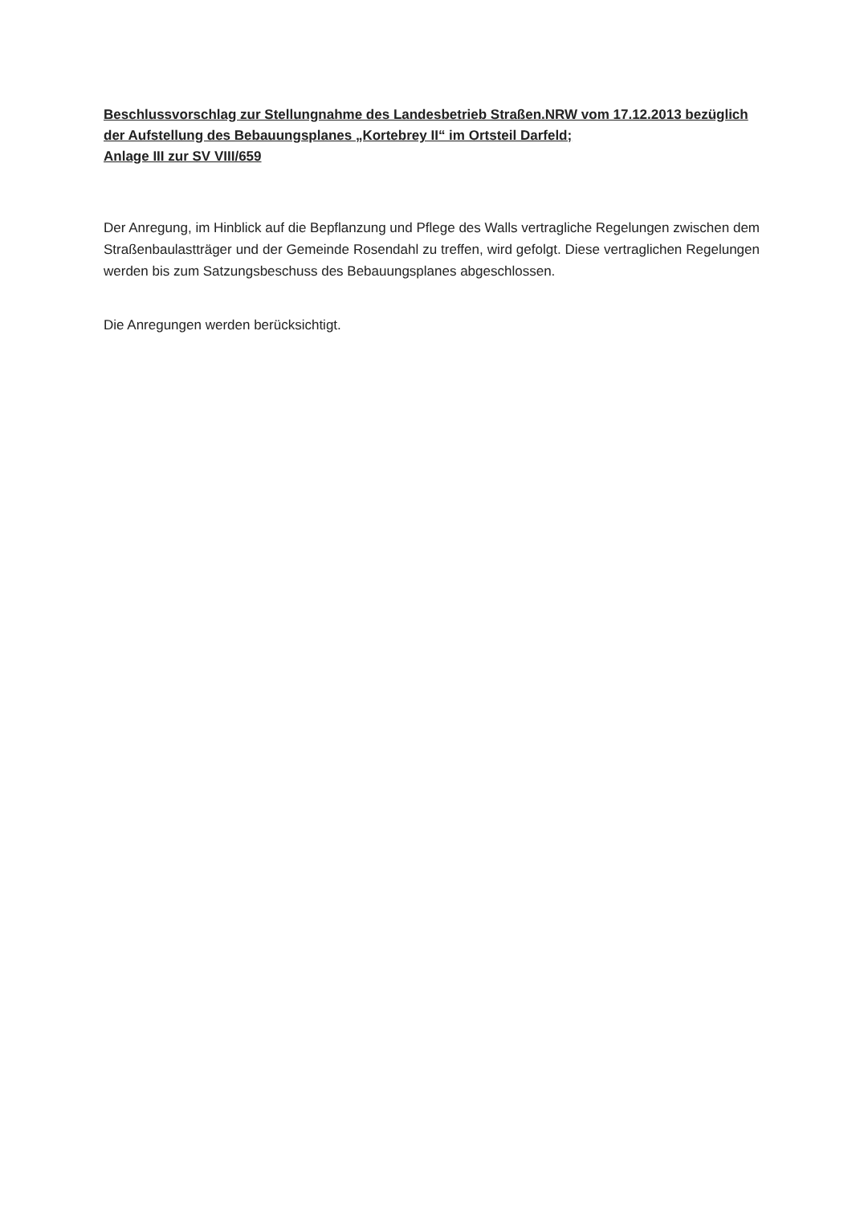Beschlussvorschlag zur Stellungnahme des Landesbetrieb Straßen.NRW vom 17.12.2013 bezüglich der Aufstellung des Bebauungsplanes „Kortebrey II“ im Ortsteil Darfeld;
Anlage III zur SV VIII/659
Der Anregung, im Hinblick auf die Bepflanzung und Pflege des Walls vertragliche Regelungen zwischen dem Straßenbaulastträger und der Gemeinde Rosendahl zu treffen, wird gefolgt. Diese vertraglichen Regelungen werden bis zum Satzungsbeschuss des Bebauungsplanes abgeschlossen.
Die Anregungen werden berücksichtigt.